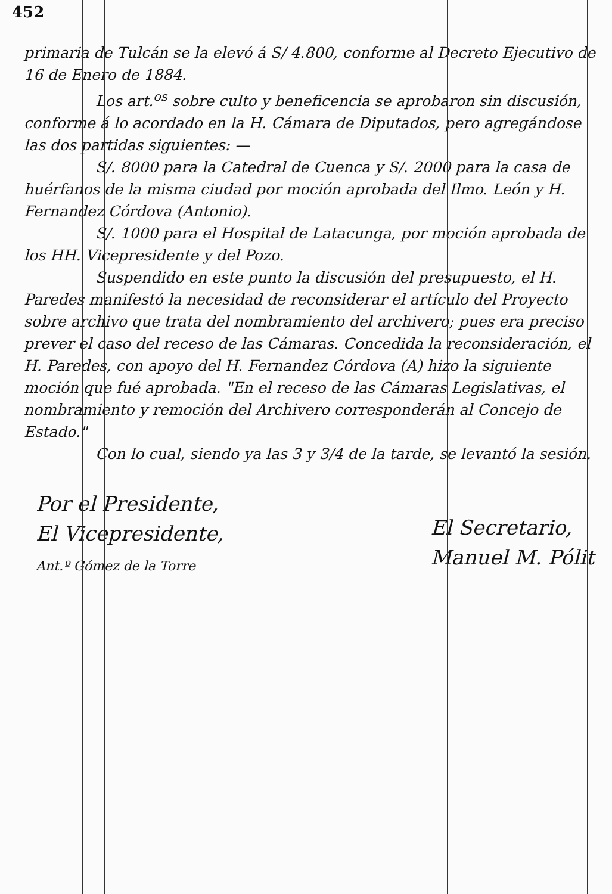452
primaria de Tulcán se la elevó á S/ 4.800, conforme al Decreto Ejecutivo de 16 de Enero de 1884.
Los art.<sup>os</sup> sobre culto y beneficencia se aprobaron sin discusión, conforme á lo acordado en la H. Cámara de Diputados, pero agregándose las dos partidas siguientes: —
S/. 8000 para la Catedral de Cuenca y S/. 2000 para la casa de huérfanos de la misma ciudad por moción aprobada del Ilmo. León y H. Fernandez Córdova (Antonio).
S/. 1000 para el Hospital de Latacunga, por moción aprobada de los HH. Vicepresidente y del Pozo.
Suspendido en este punto la discusión del presupuesto, el H. Paredes manifestó la necesidad de reconsiderar el artículo del Proyecto sobre archivo que trata del nombramiento del archivero; pues era preciso prever el caso del receso de las Cámaras. Concedida la reconsideración, el H. Paredes, con apoyo del H. Fernandez Córdova (A) hizo la siguiente moción que fué aprobada. "En el receso de las Cámaras Legislativas, el nombramiento y remoción del Archivero corresponderán al Concejo de Estado."
Con lo cual, siendo ya las 3 y 3/4 de la tarde, se levantó la sesión.
Por el Presidente,
El Vicepresidente,
Ant.º Gómez de la Torre
El Secretario,
Manuel M. Pólit